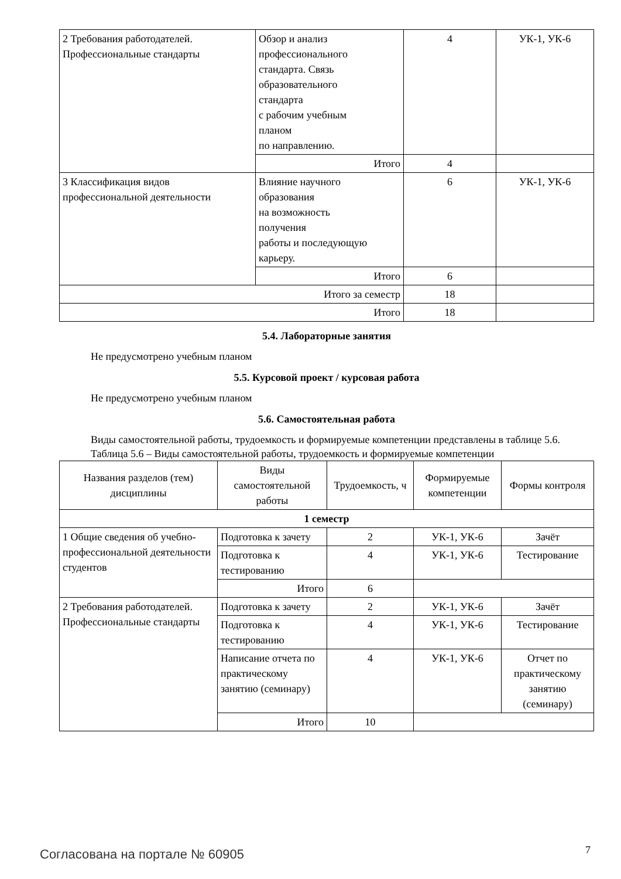| 2 Требования работодателей. Профессиональные стандарты | Обзор и анализ профессионального стандарта. Связь образовательного стандарта с рабочим учебным планом по направлению. | 4 | УК-1, УК-6 |
| | Итого | 4 | |
| 3 Классификация видов профессиональной деятельности | Влияние научного образования на возможность получения работы и последующую карьеру. | 6 | УК-1, УК-6 |
| | Итого | 6 | |
| Итого за семестр | | 18 | |
| Итого | | 18 | |
5.4. Лабораторные занятия
Не предусмотрено учебным планом
5.5. Курсовой проект / курсовая работа
Не предусмотрено учебным планом
5.6. Самостоятельная работа
Виды самостоятельной работы, трудоемкость и формируемые компетенции представлены в таблице 5.6.
Таблица 5.6 – Виды самостоятельной работы, трудоемкость и формируемые компетенции
| Названия разделов (тем) дисциплины | Виды самостоятельной работы | Трудоемкость, ч | Формируемые компетенции | Формы контроля |
| --- | --- | --- | --- | --- |
| 1 семестр | | | | |
| 1 Общие сведения об учебно-профессиональной деятельности студентов | Подготовка к зачету | 2 | УК-1, УК-6 | Зачёт |
| | Подготовка к тестированию | 4 | УК-1, УК-6 | Тестирование |
| | Итого | 6 | | |
| 2 Требования работодателей. Профессиональные стандарты | Подготовка к зачету | 2 | УК-1, УК-6 | Зачёт |
| | Подготовка к тестированию | 4 | УК-1, УК-6 | Тестирование |
| | Написание отчета по практическому занятию (семинару) | 4 | УК-1, УК-6 | Отчет по практическому занятию (семинару) |
| | Итого | 10 | | |
Согласована на портале № 60905 7